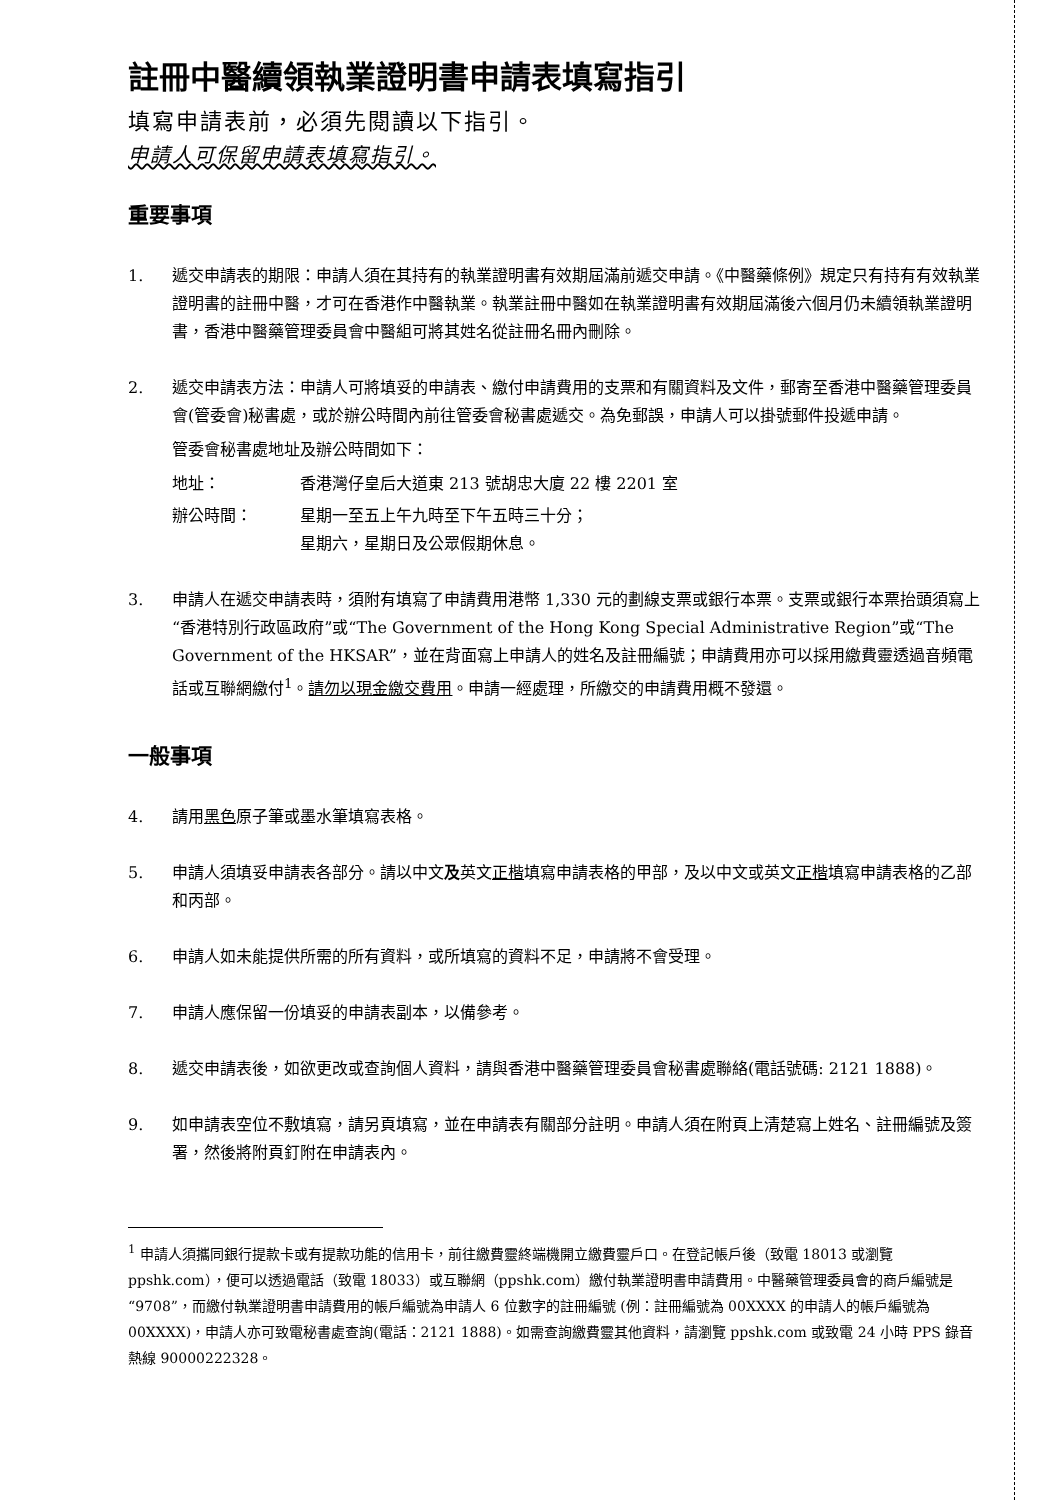註冊中醫續領執業證明書申請表填寫指引
填寫申請表前，必須先閱讀以下指引。
申請人可保留申請表填寫指引。
重要事項
1. 遞交申請表的期限：申請人須在其持有的執業證明書有效期屆滿前遞交申請。《中醫藥條例》規定只有持有有效執業證明書的註冊中醫，才可在香港作中醫執業。執業註冊中醫如在執業證明書有效期屆滿後六個月仍未續領執業證明書，香港中醫藥管理委員會中醫組可將其姓名從註冊名冊內刪除。
2. 遞交申請表方法：申請人可將填妥的申請表、繳付申請費用的支票和有關資料及文件，郵寄至香港中醫藥管理委員會(管委會)秘書處，或於辦公時間內前往管委會秘書處遞交。為免郵誤，申請人可以掛號郵件投遞申請。
管委會秘書處地址及辦公時間如下：
地址： 香港灣仔皇后大道東 213 號胡忠大廈 22 樓 2201 室
辦公時間： 星期一至五上午九時至下午五時三十分；
星期六，星期日及公眾假期休息。
3. 申請人在遞交申請表時，須附有填寫了申請費用港幣 1,330 元的劃線支票或銀行本票。支票或銀行本票抬頭須寫上“香港特別行政區政府”或“The Government of the Hong Kong Special Administrative Region”或“The Government of the HKSAR”，並在背面寫上申請人的姓名及註冊編號；申請費用亦可以採用繳費靈透過音頻電話或互聯網繳付<sup>1</sup>。請勿以現金繳交費用。申請一經處理，所繳交的申請費用概不發還。
一般事項
4. 請用黑色原子筆或墨水筆填寫表格。
5. 申請人須填妥申請表各部分。請以中文及英文正楷填寫申請表格的甲部，及以中文或英文正楷填寫申請表格的乙部和丙部。
6. 申請人如未能提供所需的所有資料，或所填寫的資料不足，申請將不會受理。
7. 申請人應保留一份填妥的申請表副本，以備參考。
8. 遞交申請表後，如欲更改或查詢個人資料，請與香港中醫藥管理委員會秘書處聯絡(電話號碼: 2121 1888)。
9. 如申請表空位不敷填寫，請另頁填寫，並在申請表有關部分註明。申請人須在附頁上清楚寫上姓名、註冊編號及簽署，然後將附頁釘附在申請表內。
<sup>1</sup> 申請人須攜同銀行提款卡或有提款功能的信用卡，前往繳費靈終端機開立繳費靈戶口。在登記帳戶後（致電 18013 或瀏覽 ppshk.com），便可以透過電話（致電 18033）或互聯網（ppshk.com）繳付執業證明書申請費用。中醫藥管理委員會的商戶編號是“9708”，而繳付執業證明書申請費用的帳戶編號為申請人 6 位數字的註冊編號 (例：註冊編號為 00XXXX 的申請人的帳戶編號為 00XXXX)，申請人亦可致電秘書處查詢(電話：2121 1888)。如需查詢繳費靈其他資料，請瀏覽 ppshk.com 或致電 24 小時 PPS 錄音熱線 90000222328。